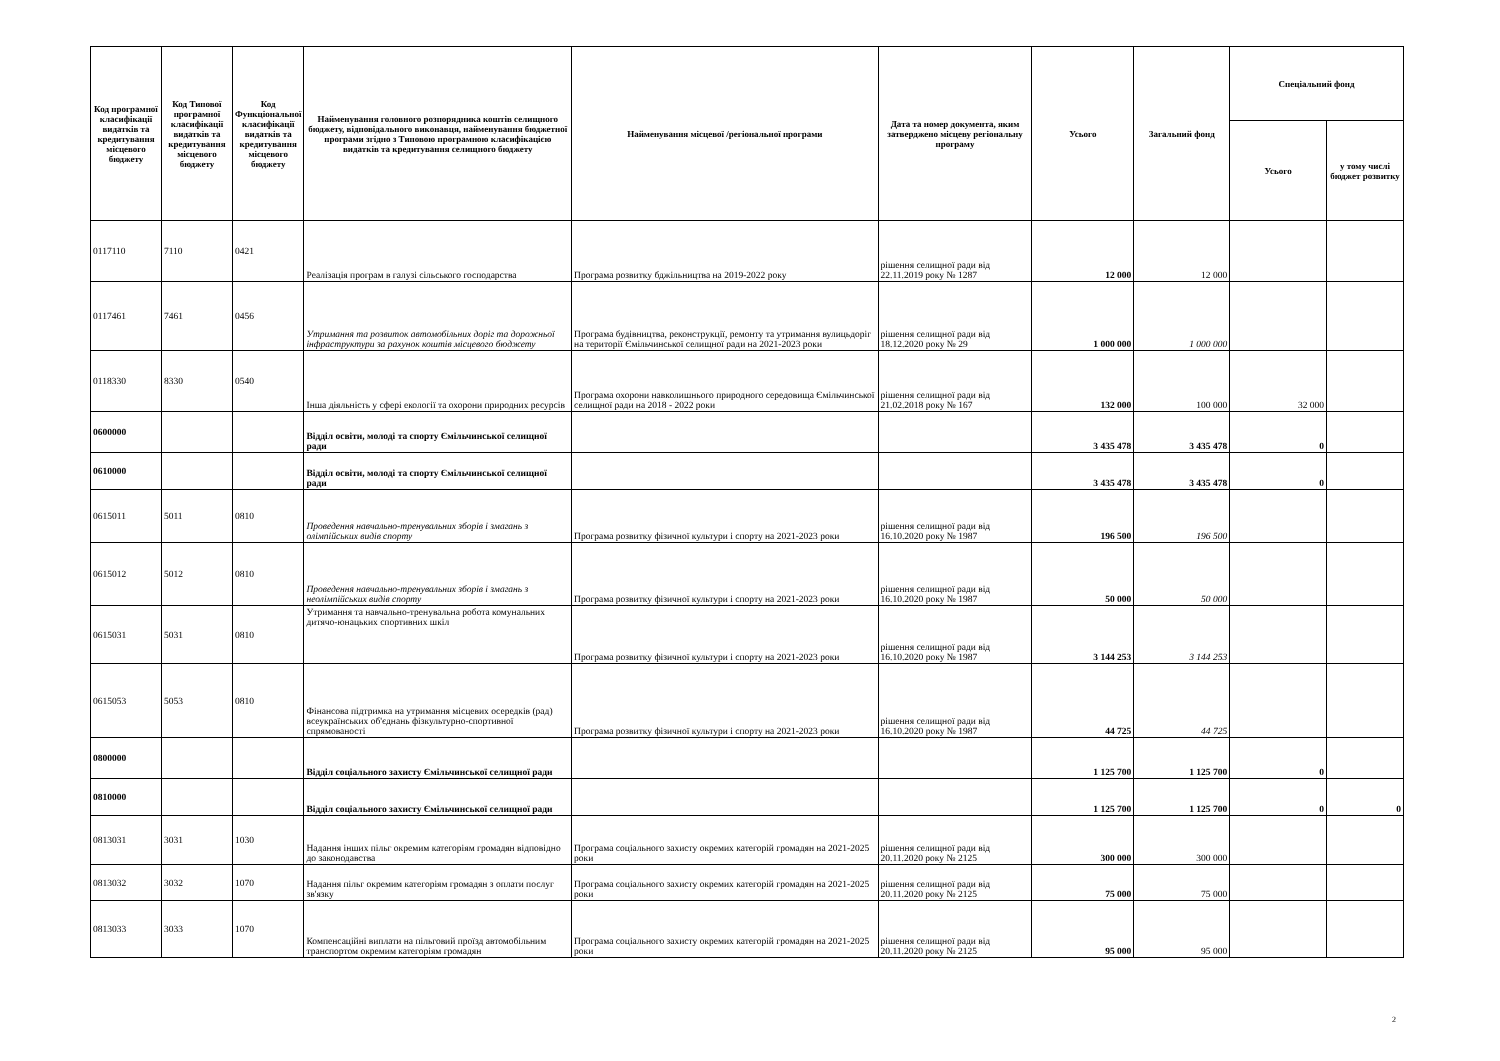| Код програмної класифікації видатків та кредитування місцевого бюджету | Код Типової програмної класифікації видатків та кредитування місцевого бюджету | Код Функціональної класифікації видатків та кредитування місцевого бюджету | Найменування головного розпорядника коштів селищного бюджету, відповідального виконавця, найменування бюджетної програми згідно з Типовою програмною класифікацією видатків та кредитування селищного бюджету | Найменування місцевої /регіональної програми | Дата та номер документа, яким затверджено місцеву регіональну програму | Усього | Загальний фонд | Спеціальний фонд | |
| --- | --- | --- | --- | --- | --- | --- | --- | --- | --- |
| | | | | | | | | Усього | у тому числі бюджет розвитку |
| 0117110 | 7110 | 0421 | Реалізація програм в галузі сільського господарства | Програма розвитку бджільництва на 2019-2022 року | рішення селищної ради від 22.11.2019 року № 1287 | 12 000 | 12 000 | | |
| 0117461 | 7461 | 0456 | Утримання та розвиток автомобільних доріг та дорожньої інфраструктури за рахунок коштів місцевого бюджету | Програма будівництва, реконструкції, ремонту та утримання вулицьдоріг на території Ємільчинської селищної ради на 2021-2023 роки | рішення селищної ради від 18.12.2020 року № 29 | 1 000 000 | 1 000 000 | | |
| 0118330 | 8330 | 0540 | Інша діяльність у сфері екології та охорони природних ресурсів | Програма охорони навколишнього природного середовища Ємільчинської селищної ради на 2018 - 2022 роки | рішення селищної ради від 21.02.2018 року № 167 | 132 000 | 100 000 | 32 000 | |
| 0600000 | | | Відділ освіти, молоді та спорту Ємільчинської селищної ради | | | 3 435 478 | 3 435 478 | 0 | |
| 0610000 | | | Відділ освіти, молоді та спорту Ємільчинської селищної ради | | | 3 435 478 | 3 435 478 | 0 | |
| 0615011 | 5011 | 0810 | Проведення навчально-тренувальних зборів і змагань з олімпійських видів спорту | Програма розвитку фізичної культури і спорту на 2021-2023 роки | рішення селищної ради від 16.10.2020 року № 1987 | 196 500 | 196 500 | | |
| 0615012 | 5012 | 0810 | Проведення навчально-тренувальних зборів і змагань з неолімпійських видів спорту | Програма розвитку фізичної культури і спорту на 2021-2023 роки | рішення селищної ради від 16.10.2020 року № 1987 | 50 000 | 50 000 | | |
| 0615031 | 5031 | 0810 | Утримання та навчально-тренувальна робота комунальних дитячо-юнацьких спортивних шкіл | Програма розвитку фізичної культури і спорту на 2021-2023 роки | рішення селищної ради від 16.10.2020 року № 1987 | 3 144 253 | 3 144 253 | | |
| 0615053 | 5053 | 0810 | Фінансова підтримка на утримання місцевих осередків (рад) всеукраїнських об'єднань фізкультурно-спортивної спрямованості | Програма розвитку фізичної культури і спорту на 2021-2023 роки | рішення селищної ради від 16.10.2020 року № 1987 | 44 725 | 44 725 | | |
| 0800000 | | | Відділ соціального захисту Ємільчинської селищної ради | | | 1 125 700 | 1 125 700 | 0 | |
| 0810000 | | | Відділ соціального захисту Ємільчинської селищної ради | | | 1 125 700 | 1 125 700 | 0 | 0 |
| 0813031 | 3031 | 1030 | Надання інших пільг окремим категоріям громадян відповідно до законодавства | Програма соціального захисту окремих категорій громадян на 2021-2025 роки | рішення селищної ради від 20.11.2020 року № 2125 | 300 000 | 300 000 | | |
| 0813032 | 3032 | 1070 | Надання пільг окремим категоріям громадян з оплати послуг зв'язку | Програма соціального захисту окремих категорій громадян на 2021-2025 роки | рішення селищної ради від 20.11.2020 року № 2125 | 75 000 | 75 000 | | |
| 0813033 | 3033 | 1070 | Компенсаційні виплати на пільговий проїзд автомобільним транспортом окремим категоріям громадян | Програма соціального захисту окремих категорій громадян на 2021-2025 роки | рішення селищної ради від 20.11.2020 року № 2125 | 95 000 | 95 000 | | |
2